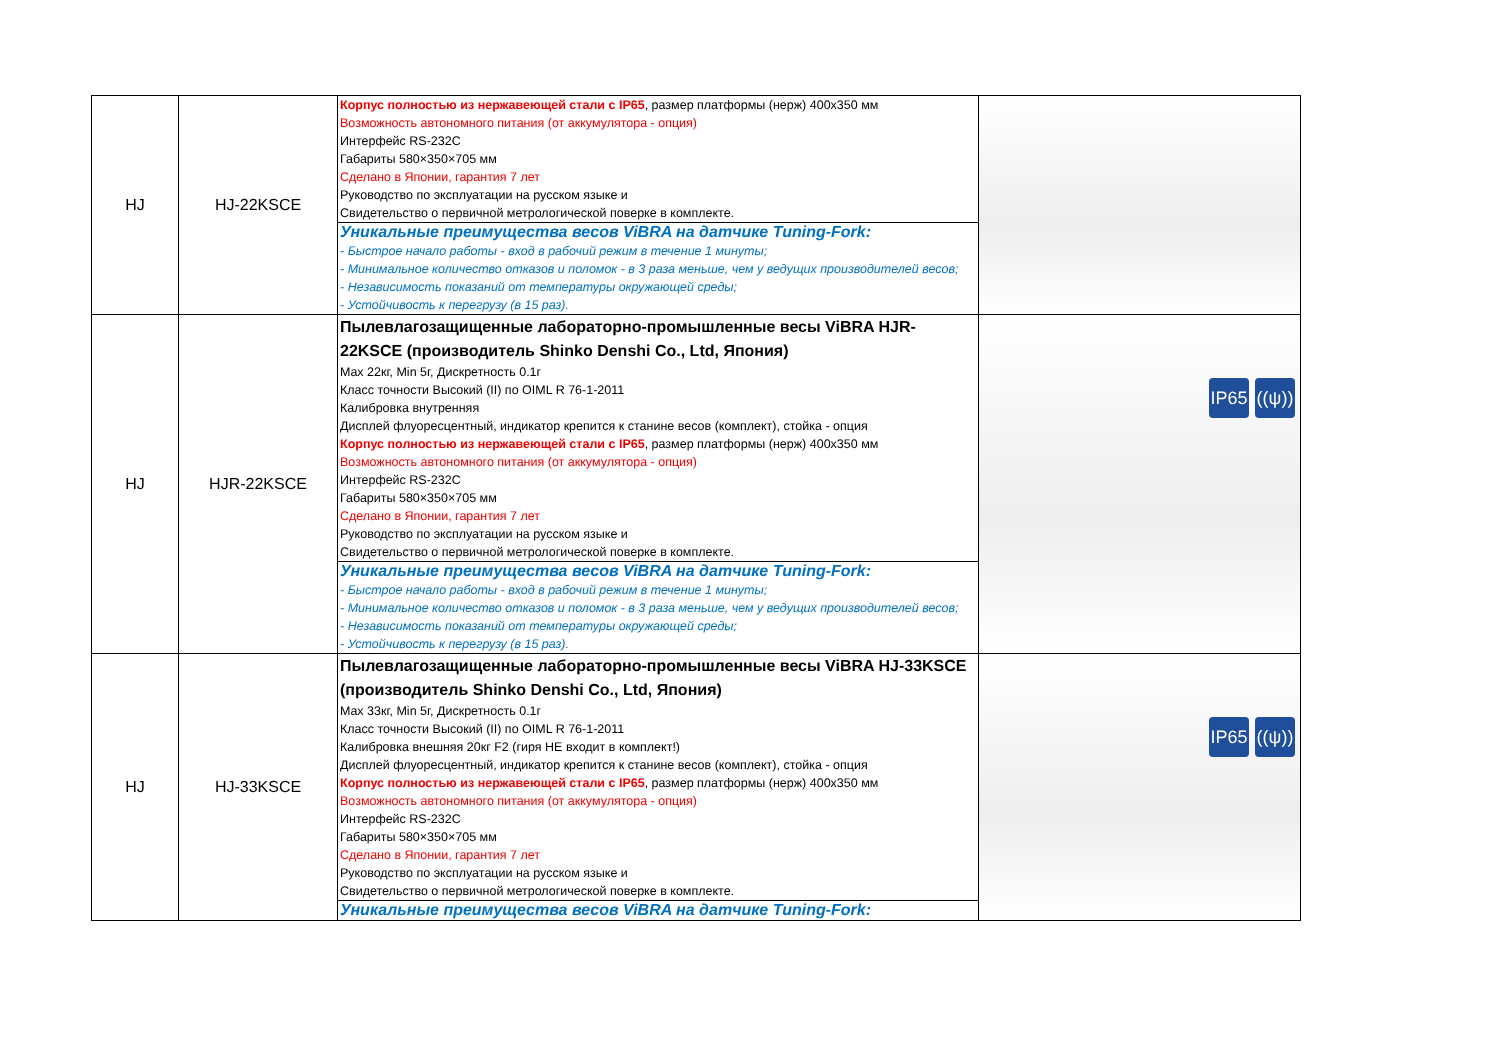| HJ | HJ-22KSCE | Корпус полностью из нержавеющей стали с IP65 , размер платформы (нерж) 400x350 мм Возможность автономного питания (от аккумулятора - опция) Интерфейс RS-232C Габариты 580×350×705 мм Сделано в Японии, гарантия 7 лет Руководство по эксплуатации на русском языке и Свидетельство о первичной метрологической поверке в комплекте. | |
| | | Уникальные преимущества весов ViBRA на датчике Tuning-Fork: - Быстрое начало работы - вход в рабочий режим в течение 1 минуты; - Минимальное количество отказов и поломок - в 3 раза меньше, чем у ведущих производителей весов; - Независимость показаний от температуры окружающей среды; - Устойчивость к перегрузу (в 15 раз). | |
| HJ | HJR-22KSCE | Пылевлагозащищенные лабораторно-промышленные весы ViBRA HJR-22KSCE (производитель Shinko Denshi Co., Ltd, Япония) Max 22кг, Min 5г, Дискретность 0.1г Класс точности Высокий (II) по OIML R 76-1-2011 Калибровка внутренняя Дисплей флуоресцентный, индикатор крепится к станине весов (комплект), стойка - опция Корпус полностью из нержавеющей стали с IP65 , размер платформы (нерж) 400x350 мм Возможность автономного питания (от аккумулятора - опция) Интерфейс RS-232C Габариты 580×350×705 мм Сделано в Японии, гарантия 7 лет Руководство по эксплуатации на русском языке и Свидетельство о первичной метрологической поверке в комплекте. | IP65 ((ψ)) |
| | | Уникальные преимущества весов ViBRA на датчике Tuning-Fork: - Быстрое начало работы - вход в рабочий режим в течение 1 минуты; - Минимальное количество отказов и поломок - в 3 раза меньше, чем у ведущих производителей весов; - Независимость показаний от температуры окружающей среды; - Устойчивость к перегрузу (в 15 раз). | |
| HJ | HJ-33KSCE | Пылевлагозащищенные лабораторно-промышленные весы ViBRA HJ-33KSCE (производитель Shinko Denshi Co., Ltd, Япония) Max 33кг, Min 5г, Дискретность 0.1г Класс точности Высокий (II) по OIML R 76-1-2011 Калибровка внешняя 20кг F2 (гиря НЕ входит в комплект!) Дисплей флуоресцентный, индикатор крепится к станине весов (комплект), стойка - опция Корпус полностью из нержавеющей стали с IP65 , размер платформы (нерж) 400x350 мм Возможность автономного питания (от аккумулятора - опция) Интерфейс RS-232C Габариты 580×350×705 мм Сделано в Японии, гарантия 7 лет Руководство по эксплуатации на русском языке и Свидетельство о первичной метрологической поверке в комплекте. | IP65 ((ψ)) |
| | | Уникальные преимущества весов ViBRA на датчике Tuning-Fork: | |